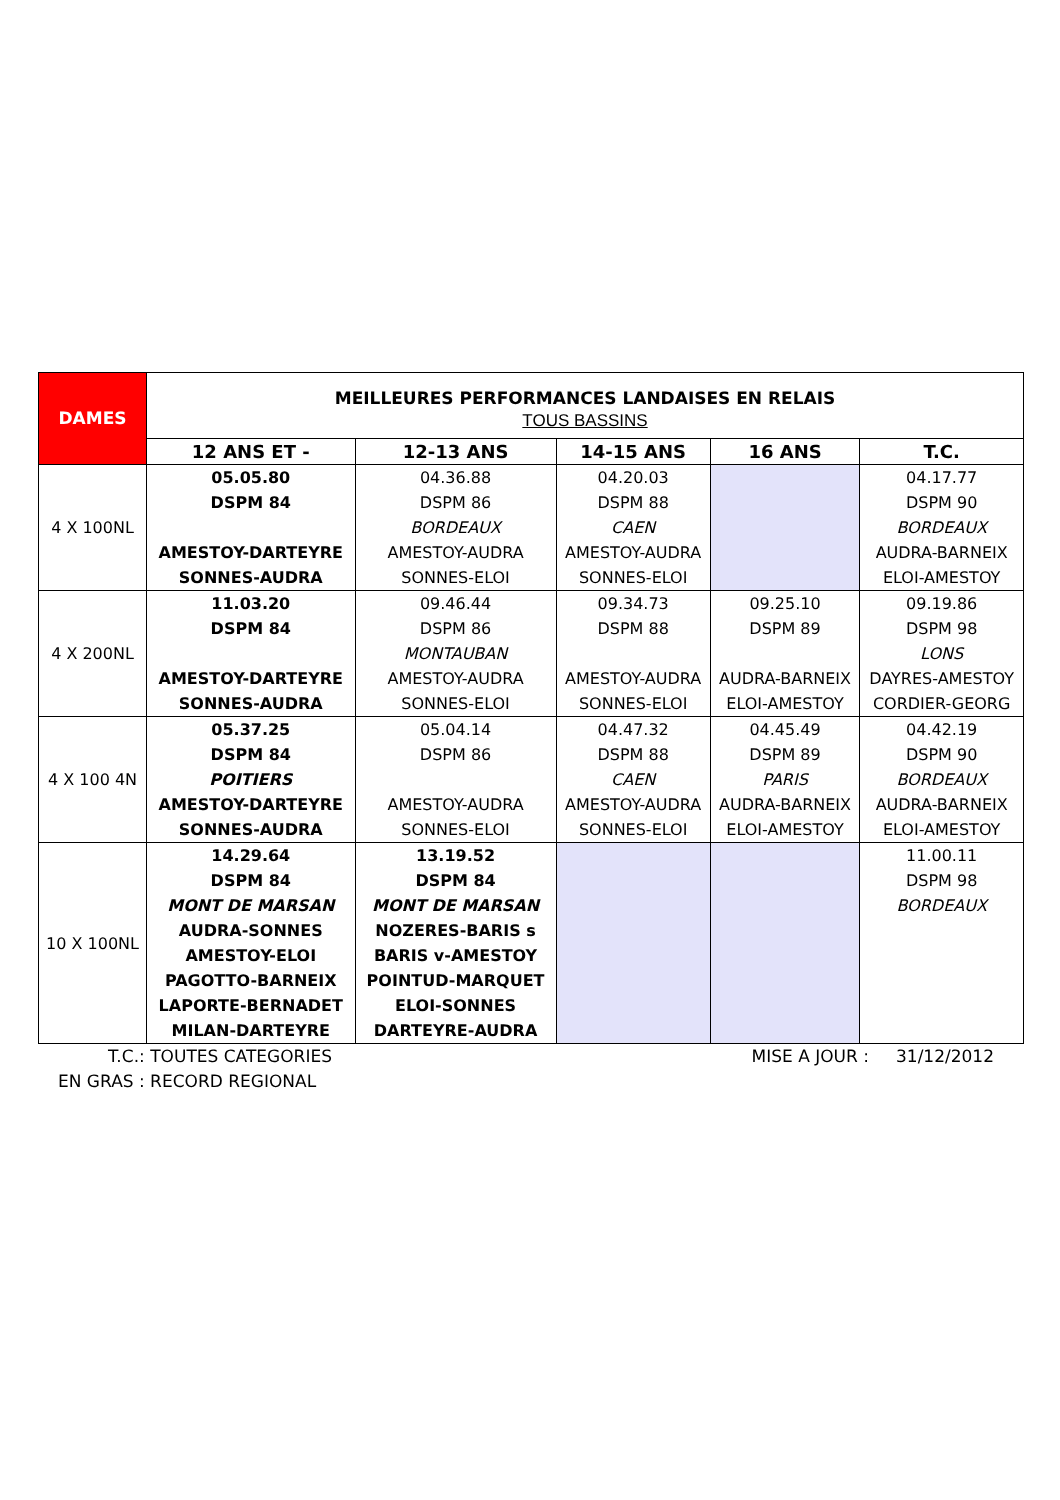| DAMES | MEILLEURES PERFORMANCES LANDAISES EN RELAIS TOUS BASSINS | | | | |
| | 12 ANS ET - | 12-13 ANS | 14-15 ANS | 16 ANS | T.C. |
| 4 X 100NL | 05.05.80 DSPM 84 AMESTOY-DARTEYRE SONNES-AUDRA | 04.36.88 DSPM 86 BORDEAUX AMESTOY-AUDRA SONNES-ELOI | 04.20.03 DSPM 88 CAEN AMESTOY-AUDRA SONNES-ELOI | | 04.17.77 DSPM 90 BORDEAUX AUDRA-BARNEIX ELOI-AMESTOY |
| 4 X 200NL | 11.03.20 DSPM 84 AMESTOY-DARTEYRE SONNES-AUDRA | 09.46.44 DSPM 86 MONTAUBAN AMESTOY-AUDRA SONNES-ELOI | 09.34.73 DSPM 88 AMESTOY-AUDRA SONNES-ELOI | 09.25.10 DSPM 89 AUDRA-BARNEIX ELOI-AMESTOY | 09.19.86 DSPM 98 LONS DAYRES-AMESTOY CORDIER-GEORG |
| 4 X 100 4N | 05.37.25 DSPM 84 POITIERS AMESTOY-DARTEYRE SONNES-AUDRA | 05.04.14 DSPM 86 AMESTOY-AUDRA SONNES-ELOI | 04.47.32 DSPM 88 CAEN AMESTOY-AUDRA SONNES-ELOI | 04.45.49 DSPM 89 PARIS AUDRA-BARNEIX ELOI-AMESTOY | 04.42.19 DSPM 90 BORDEAUX AUDRA-BARNEIX ELOI-AMESTOY |
| 10 X 100NL | 14.29.64 DSPM 84 MONT DE MARSAN AUDRA-SONNES AMESTOY-ELOI PAGOTTO-BARNEIX LAPORTE-BERNADET MILAN-DARTEYRE | 13.19.52 DSPM 84 MONT DE MARSAN NOZERES-BARIS s BARIS v-AMESTOY POINTUD-MARQUET ELOI-SONNES DARTEYRE-AUDRA | | | 11.00.11 DSPM 98 BORDEAUX |
T.C.: TOUTES CATEGORIES MISE A JOUR : 31/12/2012
EN GRAS : RECORD REGIONAL